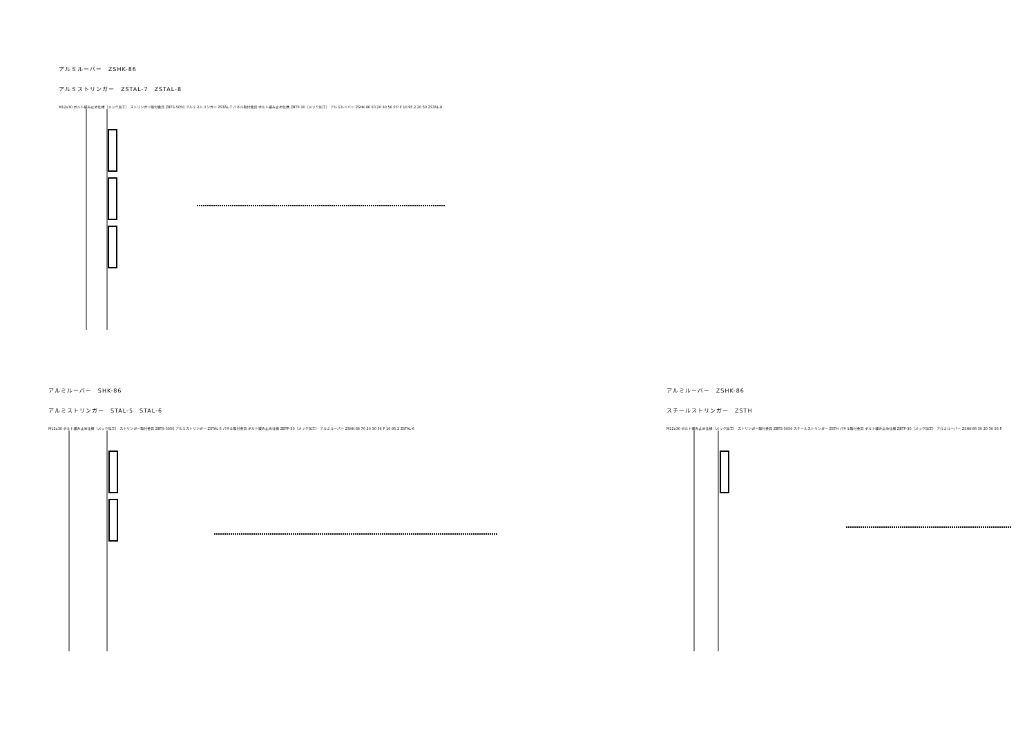アルミルーバー　ZSHK-86
アルミストリンガー　ZSTAL-7　ZSTAL-8
M12x30 ボルト緩み止め仕様（メック加工） ストリンガー取付金具 ZBTS-5050 アルミストリンガー ZSTAL-7 パネル取付金具 ボルト緩み止め仕様 ZBTP-30（メック加工） アルミルーバー ZSHK-86 50 20 30 56 P P P 10 95.2 20 50 ZSTAL-8
アルミルーバー　SHK-86
アルミストリンガー　STAL-5　STAL-6
M12x30 ボルト緩み止め仕様（メック加工） ストリンガー取付金具 ZBTS-5050 アルミストリンガー ZSTAL-5 パネル取付金具 ボルト緩み止め仕様 ZBTP-30（メック加工） アルミルーバー ZSHK-86 70 20 30 56 P 10 95.2 ZSTAL-6
アルミルーバー　ZSHK-86
スチールストリンガー　ZSTH
M12x30 ボルト緩み止め仕様（メック加工） ストリンガー取付金具 ZBTS-5050 スチールストリンガー ZSTH パネル取付金具 ボルト緩み止め仕様 ZBTP-30（メック加工） アルミルーバー ZSHK-86 50 20 30 56 P